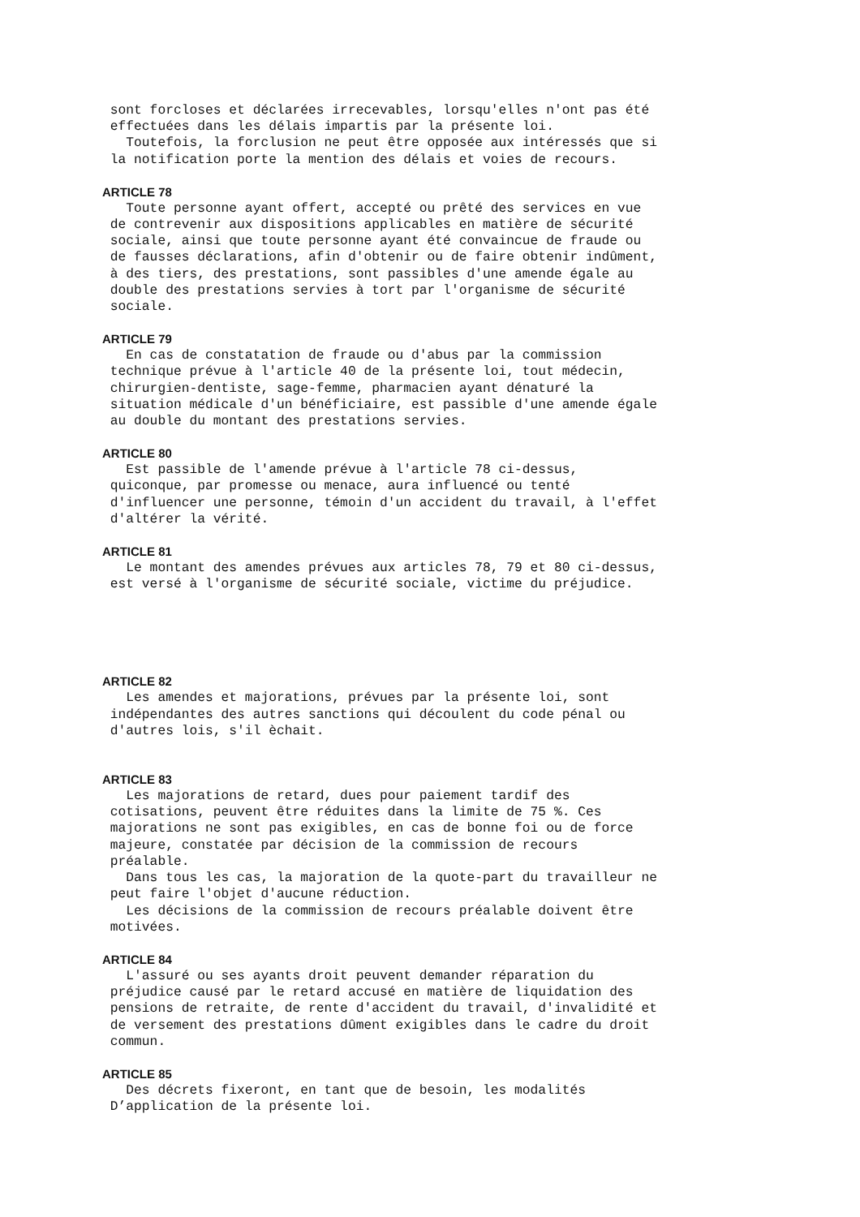sont forcloses et déclarées irrecevables, lorsqu'elles n'ont pas été effectuées dans les délais impartis par la présente loi. Toutefois, la forclusion ne peut être opposée aux intéressés que si la notification porte la mention des délais et voies de recours.
ARTICLE 78
Toute personne ayant offert, accepté ou prêté des services en vue de contrevenir aux dispositions applicables en matière de sécurité sociale, ainsi que toute personne ayant été convaincue de fraude ou de fausses déclarations, afin d'obtenir ou de faire obtenir indûment, à des tiers, des prestations, sont passibles d'une amende égale au double des prestations servies à tort par l'organisme de sécurité sociale.
ARTICLE 79
En cas de constatation de fraude ou d'abus par la commission technique prévue à l'article 40 de la présente loi, tout médecin, chirurgien-dentiste, sage-femme, pharmacien ayant dénaturé la situation médicale d'un bénéficiaire, est passible d'une amende égale au double du montant des prestations servies.
ARTICLE 80
Est passible de l'amende prévue à l'article 78 ci-dessus, quiconque, par promesse ou menace, aura influencé ou tenté d'influencer une personne, témoin d'un accident du travail, à l'effet d'altérer la vérité.
ARTICLE 81
Le montant des amendes prévues aux articles 78, 79 et 80 ci-dessus, est versé à l'organisme de sécurité sociale, victime du préjudice.
ARTICLE 82
Les amendes et majorations, prévues par la présente loi, sont indépendantes des autres sanctions qui découlent du code pénal ou d'autres lois, s'il èchait.
ARTICLE 83
Les majorations de retard, dues pour paiement tardif des cotisations, peuvent être réduites dans la limite de 75 %. Ces majorations ne sont pas exigibles, en cas de bonne foi ou de force majeure, constatée par décision de la commission de recours préalable. Dans tous les cas, la majoration de la quote-part du travailleur ne peut faire l'objet d'aucune réduction. Les décisions de la commission de recours préalable doivent être motivées.
ARTICLE 84
L'assuré ou ses ayants droit peuvent demander réparation du préjudice causé par le retard accusé en matière de liquidation des pensions de retraite, de rente d'accident du travail, d'invalidité et de versement des prestations dûment exigibles dans le cadre du droit commun.
ARTICLE 85
Des décrets fixeront, en tant que de besoin, les modalités D’application de la présente loi.